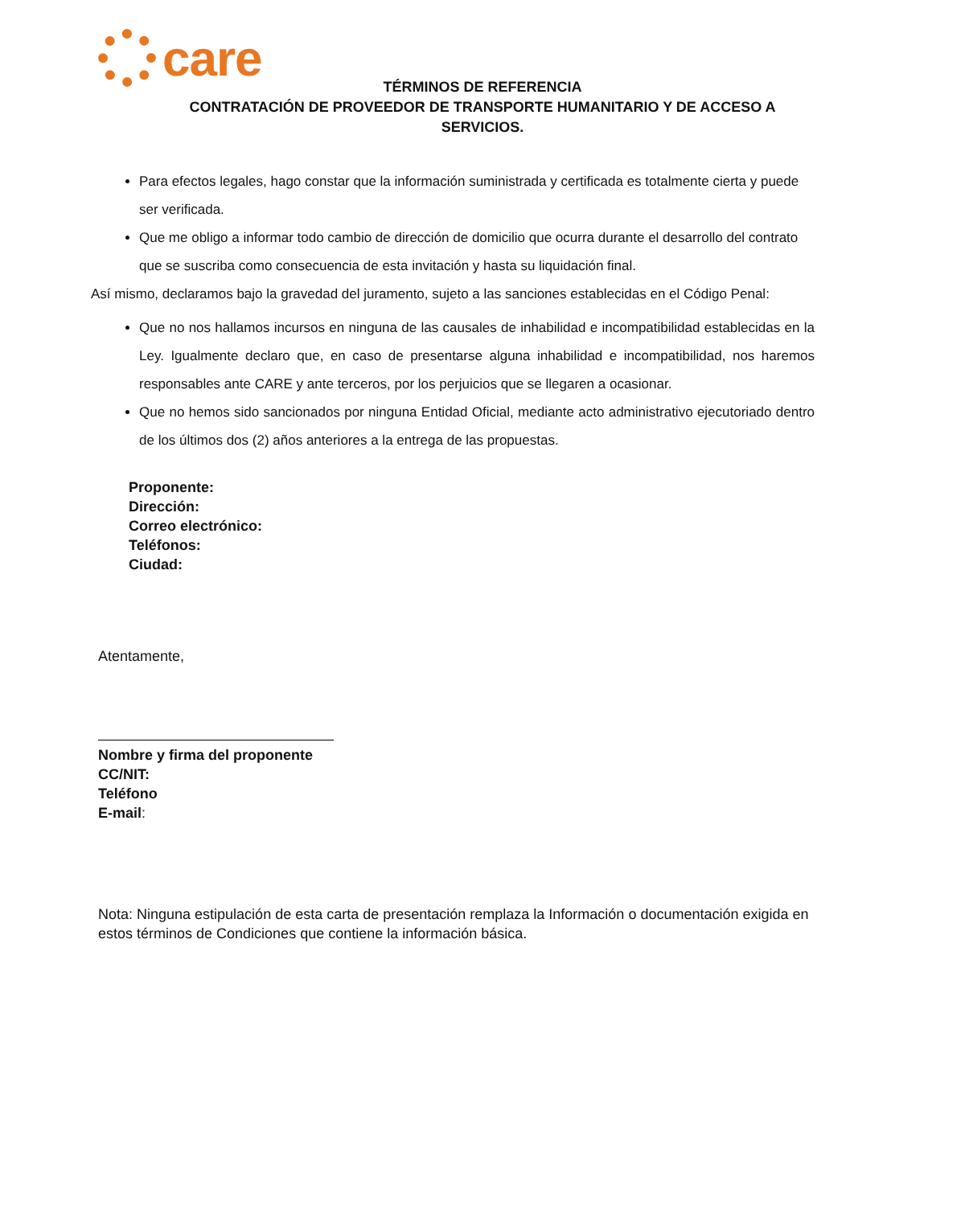care
TÉRMINOS DE REFERENCIA
CONTRATACIÓN DE PROVEEDOR DE TRANSPORTE HUMANITARIO Y DE ACCESO A
SERVICIOS.
Para efectos legales, hago constar que la información suministrada y certificada es totalmente cierta y puede ser verificada.
Que me obligo a informar todo cambio de dirección de domicilio que ocurra durante el desarrollo del contrato que se suscriba como consecuencia de esta invitación y hasta su liquidación final.
Así mismo, declaramos bajo la gravedad del juramento, sujeto a las sanciones establecidas en el Código Penal:
Que no nos hallamos incursos en ninguna de las causales de inhabilidad e incompatibilidad establecidas en la Ley. Igualmente declaro que, en caso de presentarse alguna inhabilidad e incompatibilidad, nos haremos responsables ante CARE y ante terceros, por los perjuicios que se llegaren a ocasionar.
Que no hemos sido sancionados por ninguna Entidad Oficial, mediante acto administrativo ejecutoriado dentro de los últimos dos (2) años anteriores a la entrega de las propuestas.
Proponente:
Dirección:
Correo electrónico:
Teléfonos:
Ciudad:
Atentamente,
Nombre y firma del proponente
CC/NIT:
Teléfono
E-mail:
Nota: Ninguna estipulación de esta carta de presentación remplaza la Información o documentación exigida en estos términos de Condiciones que contiene la información básica.